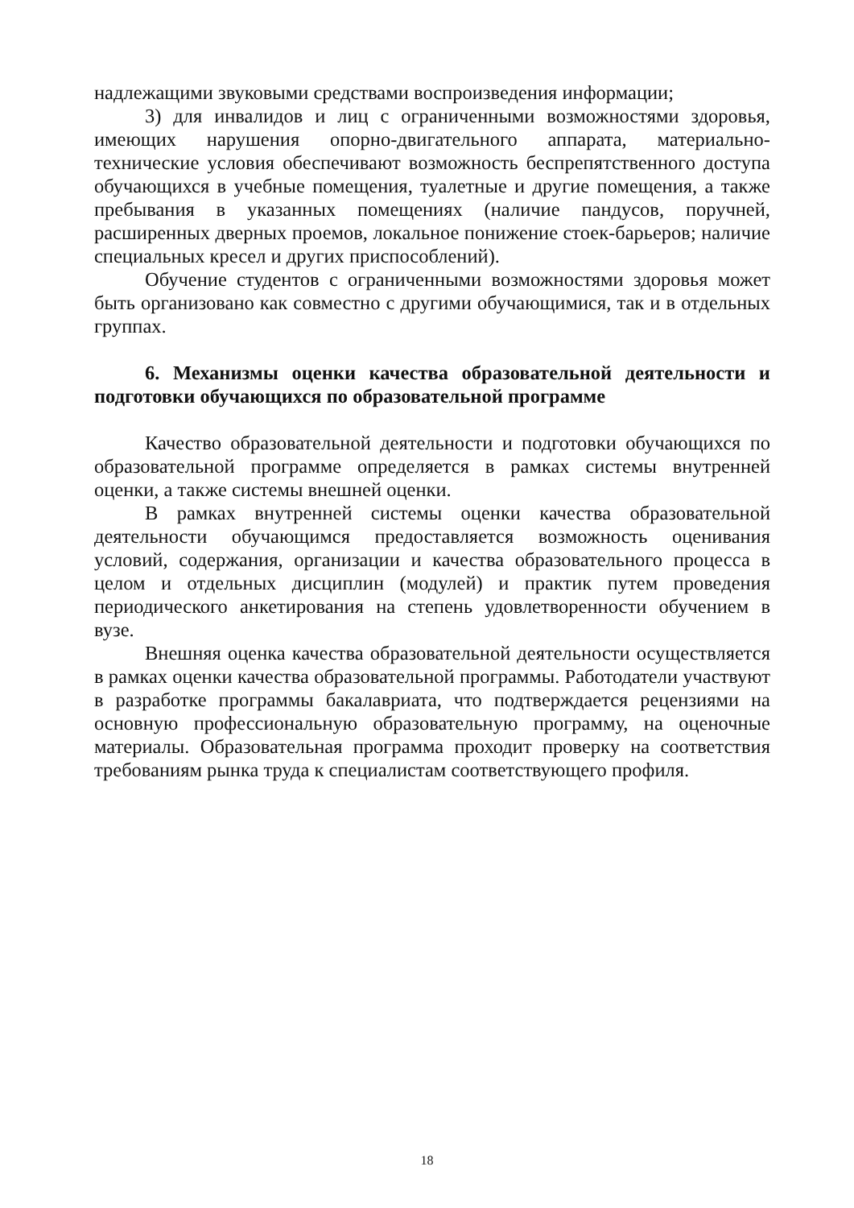надлежащими звуковыми средствами воспроизведения информации;
3) для инвалидов и лиц с ограниченными возможностями здоровья, имеющих нарушения опорно-двигательного аппарата, материально-технические условия обеспечивают возможность беспрепятственного доступа обучающихся в учебные помещения, туалетные и другие помещения, а также пребывания в указанных помещениях (наличие пандусов, поручней, расширенных дверных проемов, локальное понижение стоек-барьеров; наличие специальных кресел и других приспособлений).
Обучение студентов с ограниченными возможностями здоровья может быть организовано как совместно с другими обучающимися, так и в отдельных группах.
6. Механизмы оценки качества образовательной деятельности и подготовки обучающихся по образовательной программе
Качество образовательной деятельности и подготовки обучающихся по образовательной программе определяется в рамках системы внутренней оценки, а также системы внешней оценки.
В рамках внутренней системы оценки качества образовательной деятельности обучающимся предоставляется возможность оценивания условий, содержания, организации и качества образовательного процесса в целом и отдельных дисциплин (модулей) и практик путем проведения периодического анкетирования на степень удовлетворенности обучением в вузе.
Внешняя оценка качества образовательной деятельности осуществляется в рамках оценки качества образовательной программы. Работодатели участвуют в разработке программы бакалавриата, что подтверждается рецензиями на основную профессиональную образовательную программу, на оценочные материалы. Образовательная программа проходит проверку на соответствия требованиям рынка труда к специалистам соответствующего профиля.
18